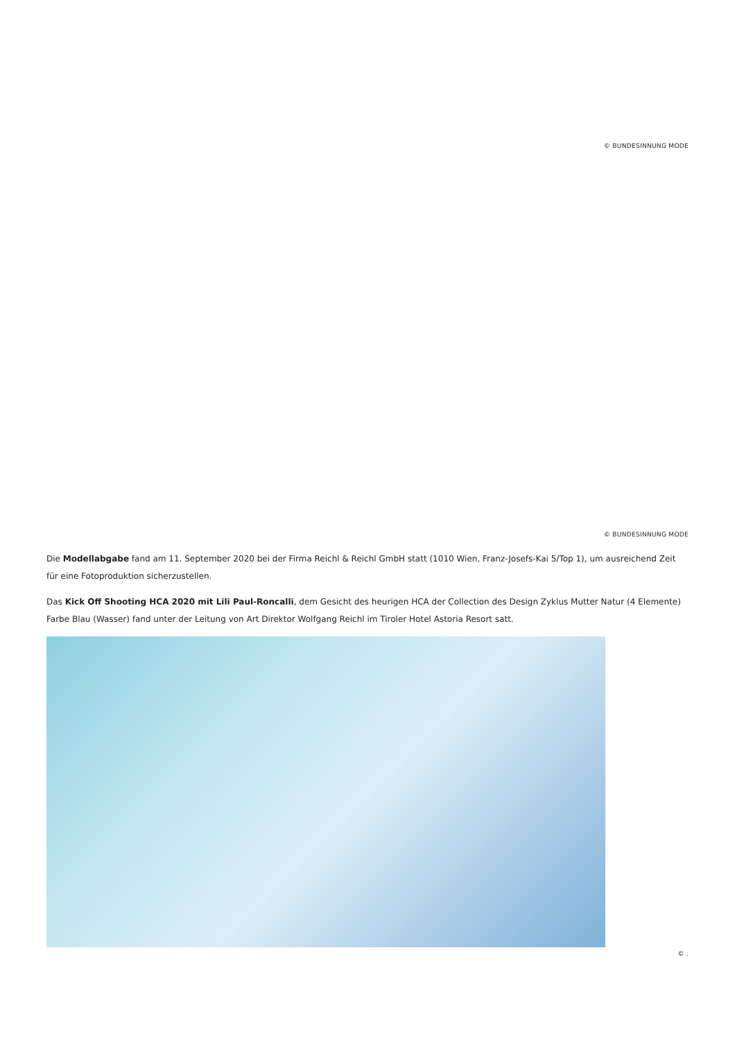© BUNDESINNUNG MODE
© BUNDESINNUNG MODE
Die Modellabgabe fand am 11. September 2020 bei der Firma Reichl & Reichl GmbH statt (1010 Wien, Franz-Josefs-Kai 5/Top 1), um ausreichend Zeit für eine Fotoproduktion sicherzustellen.
Das Kick Off Shooting HCA 2020 mit Lili Paul-Roncalli, dem Gesicht des heurigen HCA der Collection des Design Zyklus Mutter Natur (4 Elemente) Farbe Blau (Wasser) fand unter der Leitung von Art Direktor Wolfgang Reichl im Tiroler Hotel Astoria Resort satt.
© .